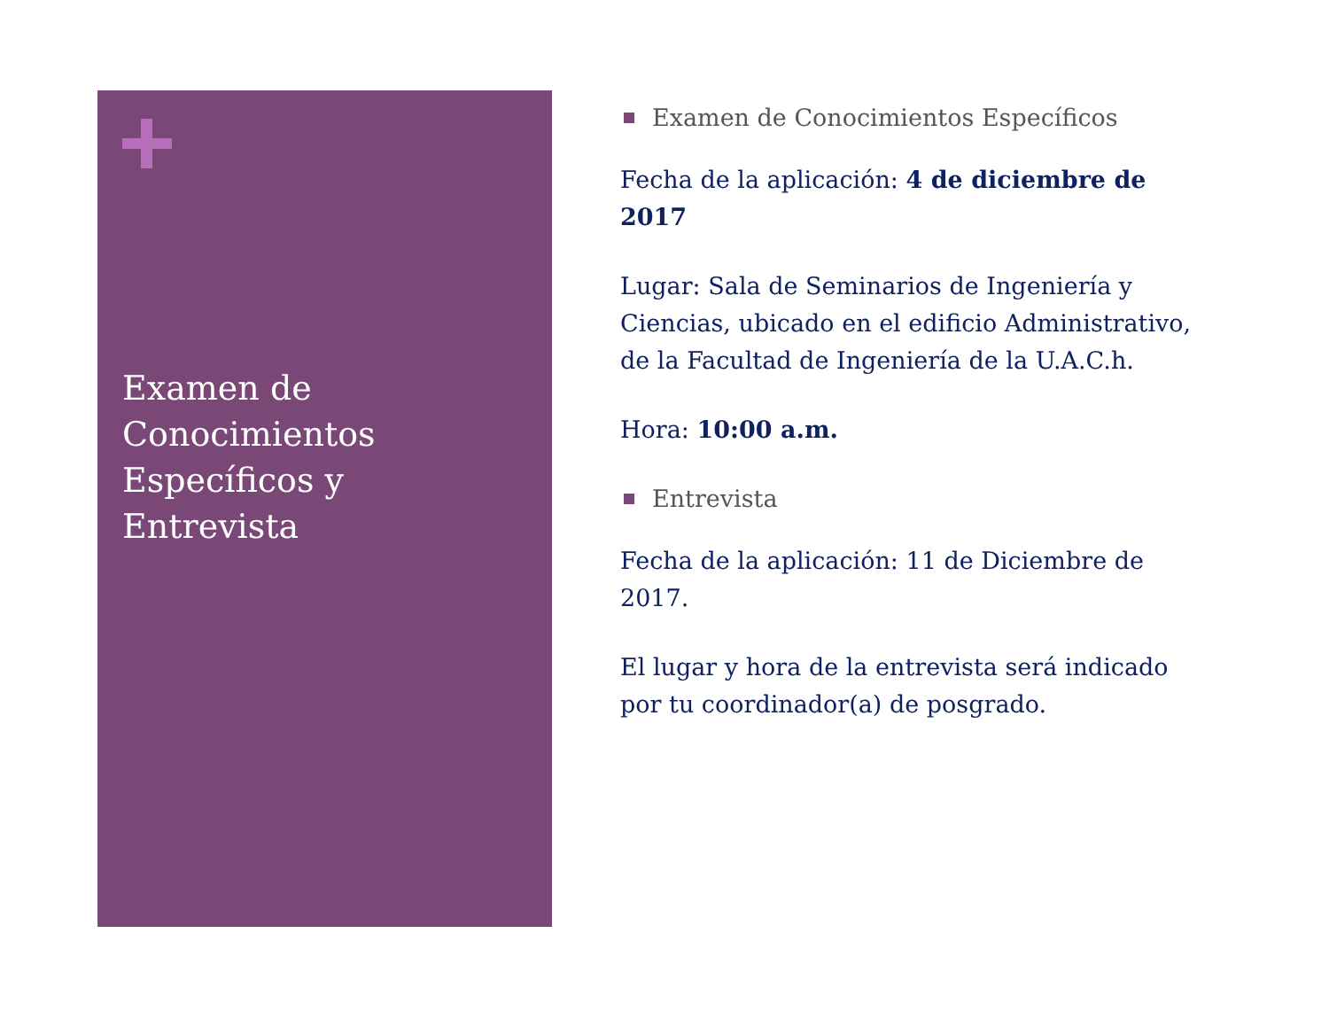Examen de
Conocimientos
Específicos y
Entrevista
Examen de Conocimientos Específicos
Fecha de la aplicación: 4 de diciembre de 2017
Lugar: Sala de Seminarios de Ingeniería y Ciencias, ubicado en el edificio Administrativo, de la Facultad de Ingeniería de la U.A.C.h.
Hora: 10:00 a.m.
Entrevista
Fecha de la aplicación: 11 de Diciembre de 2017.
El lugar y hora de la entrevista será indicado por tu coordinador(a) de posgrado.